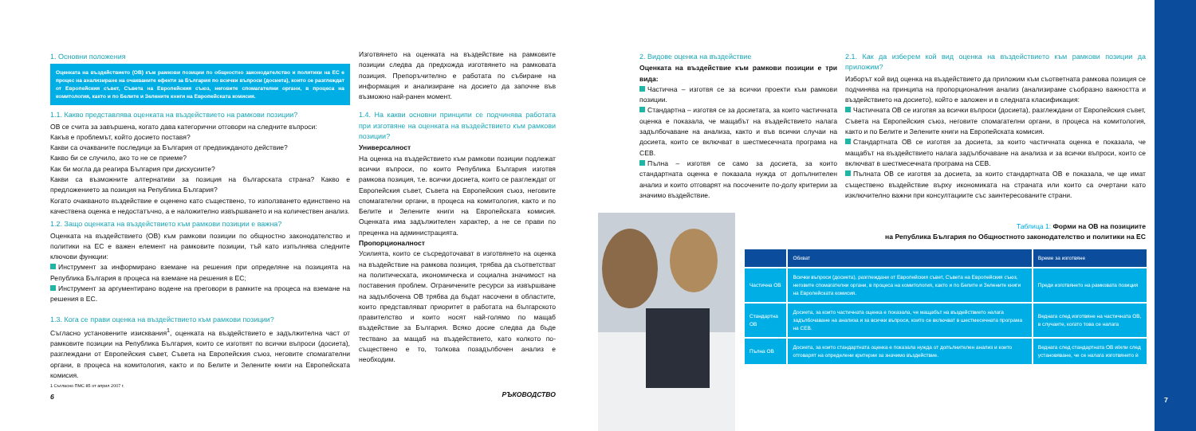1. Основни положения
Оценката на въздействието (ОВ) към рамкови позиции по общностно законодателство и политики на ЕС е процес на анализиране на очакваните ефекти за България по всички въпроси (досиета), които се разглеждат от Европейския съвет, Съвета на Европейския съюз, неговите спомагателни органи, в процеса на комитология, както и по Белите и Зелените книги на Европейската комисия.
1.1. Какво представлява оценката на въздействието на рамкови позиции?
ОВ се счита за завършена, когато дава категорични отговори на следните въпроси:
Какъв е проблемът, който досието поставя?
Какви са очакваните последици за България от предвижданото действие?
Какво би се случило, ако то не се приеме?
Как би могла да реагира България при дискусиите?
Какви са възможните алтернативи за позиция на българската страна? Какво е предложението за позиция на Република България?
Когато очакваното въздействие е оценено като съществено, то използването единствено на качествена оценка е недостатъчно, а е наложително извършването и на количествен анализ.
1.2. Защо оценката на въздействието към рамкови позиции е важна?
Оценката на въздействието (ОВ) към рамкови позиции по общностно законодателство и политики на ЕС е важен елемент на рамковите позиции, тъй като изпълнява следните ключови функции:
Инструмент за информирано вземане на решения при определяне на позицията на Република България в процеса на вземане на решения в ЕС;
Инструмент за аргументирано водене на преговори в рамките на процеса на вземане на решения в ЕС.
1.3. Кога се прави оценка на въздействието към рамкови позиции?
Съгласно установените изисквания<sup>1</sup>, оценката на въздействието е задължителна част от рамковите позиции на Република България, които се изготвят по всички въпроси (досиета), разглеждани от Европейския съвет, Съвета на Европейския съюз, неговите спомагателни органи, в процеса на комитология, както и по Белите и Зелените книги на Европейската комисия.
1 Съгласно ПМС 85 от април 2007 г.
6
Изготвянето на оценката на въздействие на рамковите позиции следва да предхожда изготвянето на рамковата позиция. Препоръчително е работата по събиране на информация и анализиране на досието да започне във възможно най-ранен момент.
1.4. На какви основни принципи се подчинява работата при изготвяне на оценката на въздействието към рамкови позиции?
Универсалност
На оценка на въздействието към рамкови позиции подлежат всички въпроси, по които Република България изготвя рамкова позиция, т.е. всички досиета, които се разглеждат от Европейския съвет, Съвета на Европейския съюз, неговите спомагателни органи, в процеса на комитология, както и по Белите и Зелените книги на Европейската комисия. Оценката има задължителен характер, а не се прави по преценка на администрацията.
Пропорционалност
Усилията, които се съсредоточават в изготвянето на оценка на въздействие на рамкова позиция, трябва да съответстват на политическата, икономическа и социална значимост на поставения проблем. Ограничените ресурси за извършване на задълбочена ОВ трябва да бъдат насочени в областите, които представляват приоритет в работата на българското правителство и които носят най-голямо по мащаб въздействие за България. Всяко досие следва да бъде тествано за мащаб на въздействието, като колкото по-съществено е то, толкова позадълбочен анализ е необходим.
РЪКОВОДСТВО
2. Видове оценка на въздействие
Оценката на въздействие към рамкови позиции е три вида:
Частична – изготвя се за всички проекти към рамкови позиции.
Стандартна – изготвя се за досиетата, за които частичната оценка е показала, че мащабът на въздействието налага задълбочаване на анализа, както и във всички случаи на досиета, които се включват в шестмесечната програма на СЕВ.
Пълна – изготвя се само за досиета, за които стандартната оценка е показала нужда от допълнителен анализ и които отговарят на посочените по-долу критерии за значимо въздействие.
2.1. Как да изберем кой вид оценка на въздействието към рамкови позиции да приложим?
Изборът кой вид оценка на въздействието да приложим към съответната рамкова позиция се подчинява на принципа на пропорционалния анализ (анализираме съобразно важността и въздействието на досието), който е заложен и в следната класификация:
Частичната ОВ се изготвя за всички въпроси (досиета), разглеждани от Европейския съвет, Съвета на Европейския съюз, неговите спомагателни органи, в процеса на комитология, както и по Белите и Зелените книги на Европейската комисия.
Стандартната ОВ се изготвя за досиета, за които частичната оценка е показала, че мащабът на въздействието налага задълбочаване на анализа и за всички въпроси, които се включват в шестмесечната програма на СЕВ.
Пълната ОВ се изготвя за досиета, за които стандартната ОВ е показала, че ще имат съществено въздействие върху икономиката на страната или които са очертани като изключително важни при консултациите със заинтересованите страни.
Таблица 1: Форми на ОВ на позициите
на Република България по Общностното законодателство и политики на ЕС
| | Обхват | Време за изготвяне |
| --- | --- | --- |
| Частична ОВ | Всички въпроси (досиета), разглеждани от Европейския съвет, Съвета на Европейския съюз, неговите спомагателни органи, в процеса на комитология, както и по Белите и Зелените книги на Европейската комисия. | Преди изготвянето на рамковата позиция |
| Стандартна ОВ | Досиета, за които частичната оценка е показала, че мащабът на въздействието налага задълбочаване на анализа и за всички въпроси, които се включват в шестмесечната програма на СЕВ. | Веднага след изготвяне на частичната ОВ, в случаите, когато това се налага |
| Пълна ОВ | Досиета, за които стандартната оценка е показала нужда от допълнителен анализ и които отговарят на определени критерии за значимо въздействие. | Веднага след стандартната ОВ и/или след установяване, че се налага изготвянето ѝ |
7